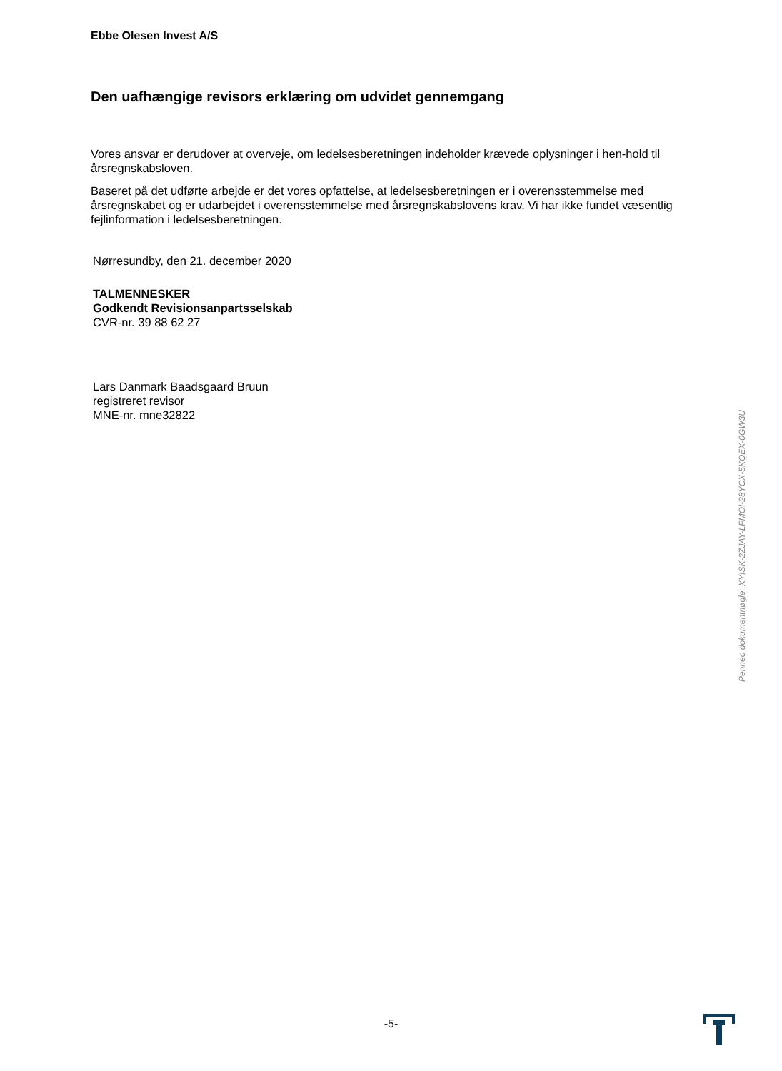Ebbe Olesen Invest A/S
Den uafhængige revisors erklæring om udvidet gennemgang
Vores ansvar er derudover at overveje, om ledelsesberetningen indeholder krævede oplysninger i hen-hold til årsregnskabsloven.
Baseret på det udførte arbejde er det vores opfattelse, at ledelsesberetningen er i overensstemmelse med årsregnskabet og er udarbejdet i overensstemmelse med årsregnskabslovens krav. Vi har ikke fundet væsentlig fejlinformation i ledelsesberetningen.
Nørresundby, den 21. december 2020
TALMENNESKER
Godkendt Revisionsanpartsselskab
CVR-nr. 39 88 62 27
Lars Danmark Baadsgaard Bruun
registreret revisor
MNE-nr. mne32822
Penneo dokumentnøgle: XYISK-2ZJAY-LFMOI-28YCX-5KQEX-0GW3U
-5-